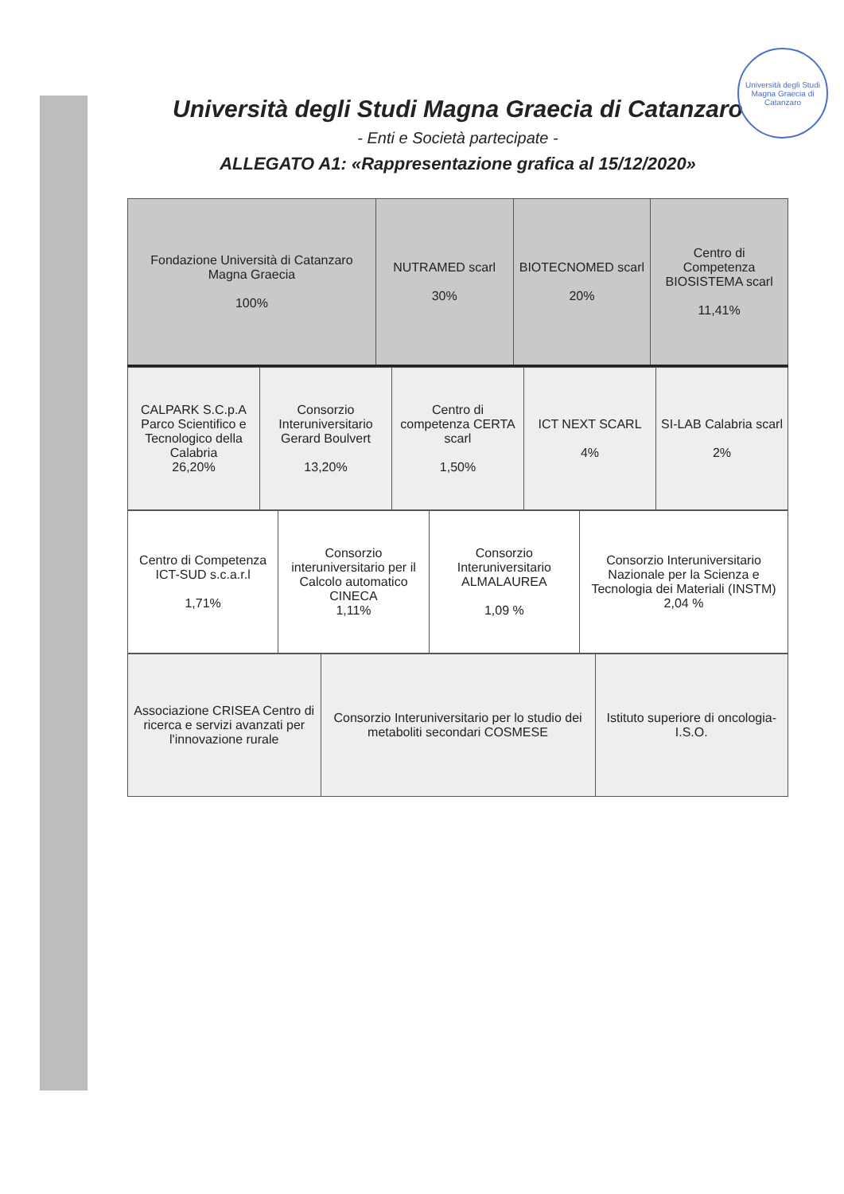Università degli Studi Magna Graecia di Catanzaro
Università degli Studi Magna Graecia di Catanzaro
- Enti e Società partecipate -
ALLEGATO A1: «Rappresentazione grafica al 15/12/2020»
| Fondazione Università di Catanzaro Magna Graecia 100% | NUTRAMED scarl 30% | BIOTECNOMED scarl 20% | Centro di Competenza BIOSISTEMA scarl 11,41% |
| CALPARK S.C.p.A Parco Scientifico e Tecnologico della Calabria 26,20% | Consorzio Interuniversitario Gerard Boulvert 13,20% | Centro di competenza CERTA scarl 1,50% | ICT NEXT SCARL 4% | SI-LAB Calabria scarl 2% |
| Centro di Competenza ICT-SUD s.c.a.r.l 1,71% | Consorzio interuniversitario per il Calcolo automatico CINECA 1,11% | Consorzio Interuniversitario ALMALAUREA 1,09 % | Consorzio Interuniversitario Nazionale per la Scienza e Tecnologia dei Materiali (INSTM) 2,04 % |
| Associazione CRISEA Centro di ricerca e servizi avanzati per l'innovazione rurale | Consorzio Interuniversitario per lo studio dei metaboliti secondari COSMESE | Istituto superiore di oncologia- I.S.O. |